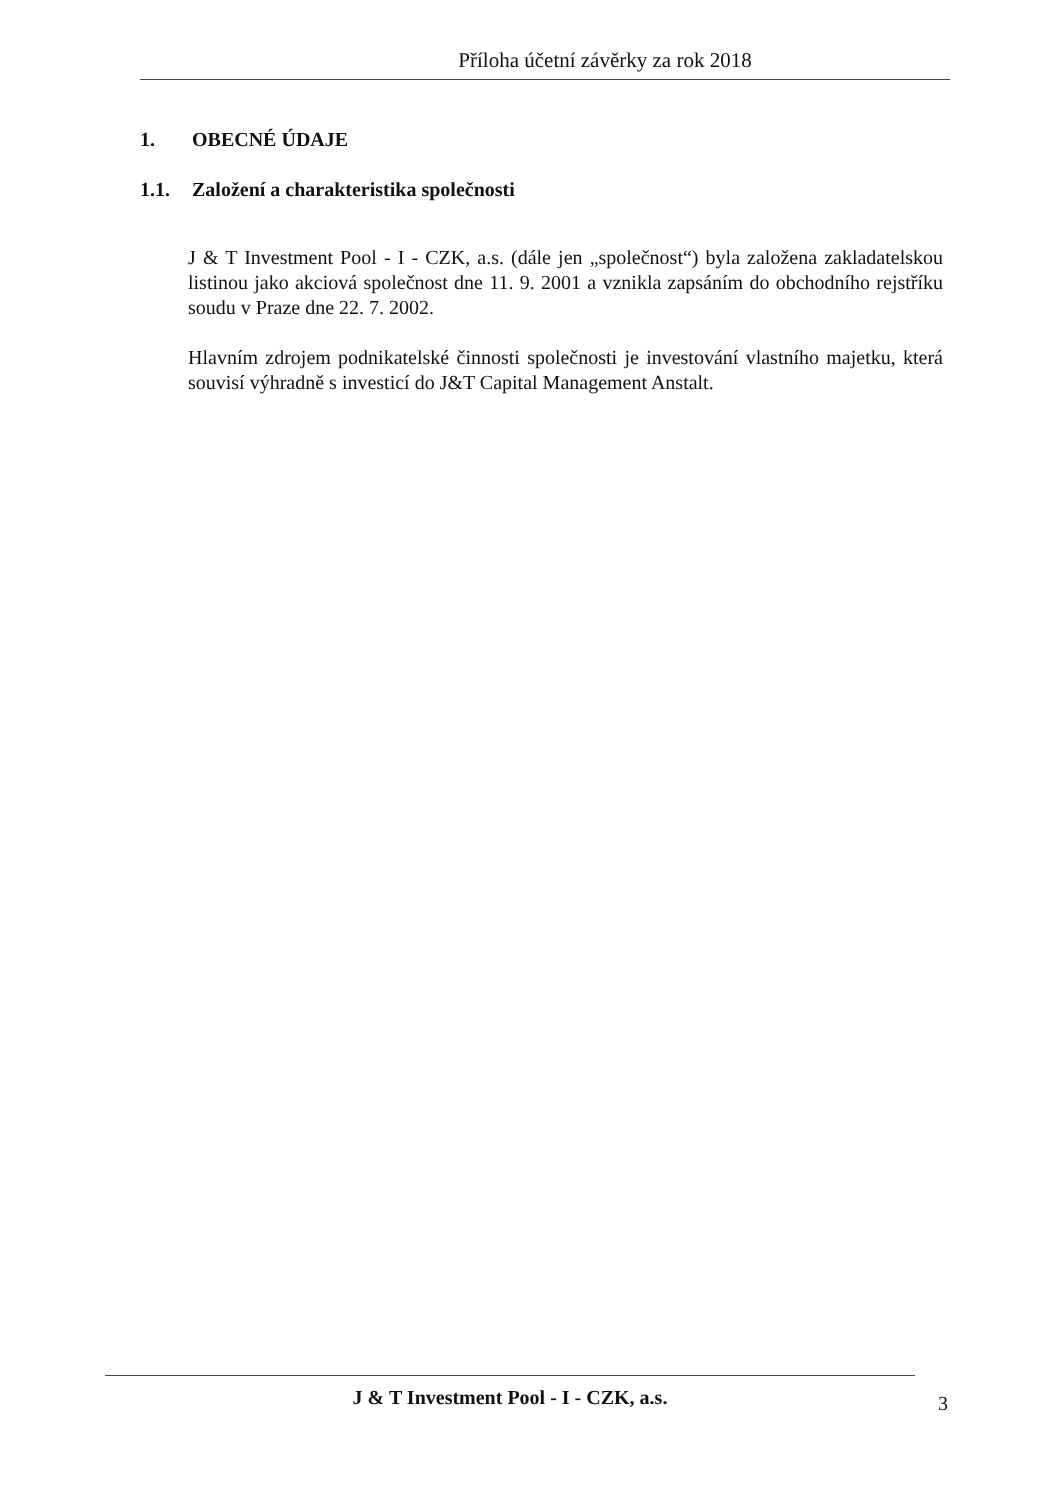Příloha účetní závěrky za rok 2018
1. OBECNÉ ÚDAJE
1.1. Založení a charakteristika společnosti
J & T Investment Pool - I - CZK, a.s. (dále jen „společnost“) byla založena zakladatelskou listinou jako akciová společnost dne 11. 9. 2001 a vznikla zapsáním do obchodního rejstříku soudu v Praze dne 22. 7. 2002.
Hlavním zdrojem podnikatelské činnosti společnosti je investování vlastního majetku, která souvisí výhradně s investicí do J&T Capital Management Anstalt.
J & T Investment Pool - I - CZK, a.s.
3